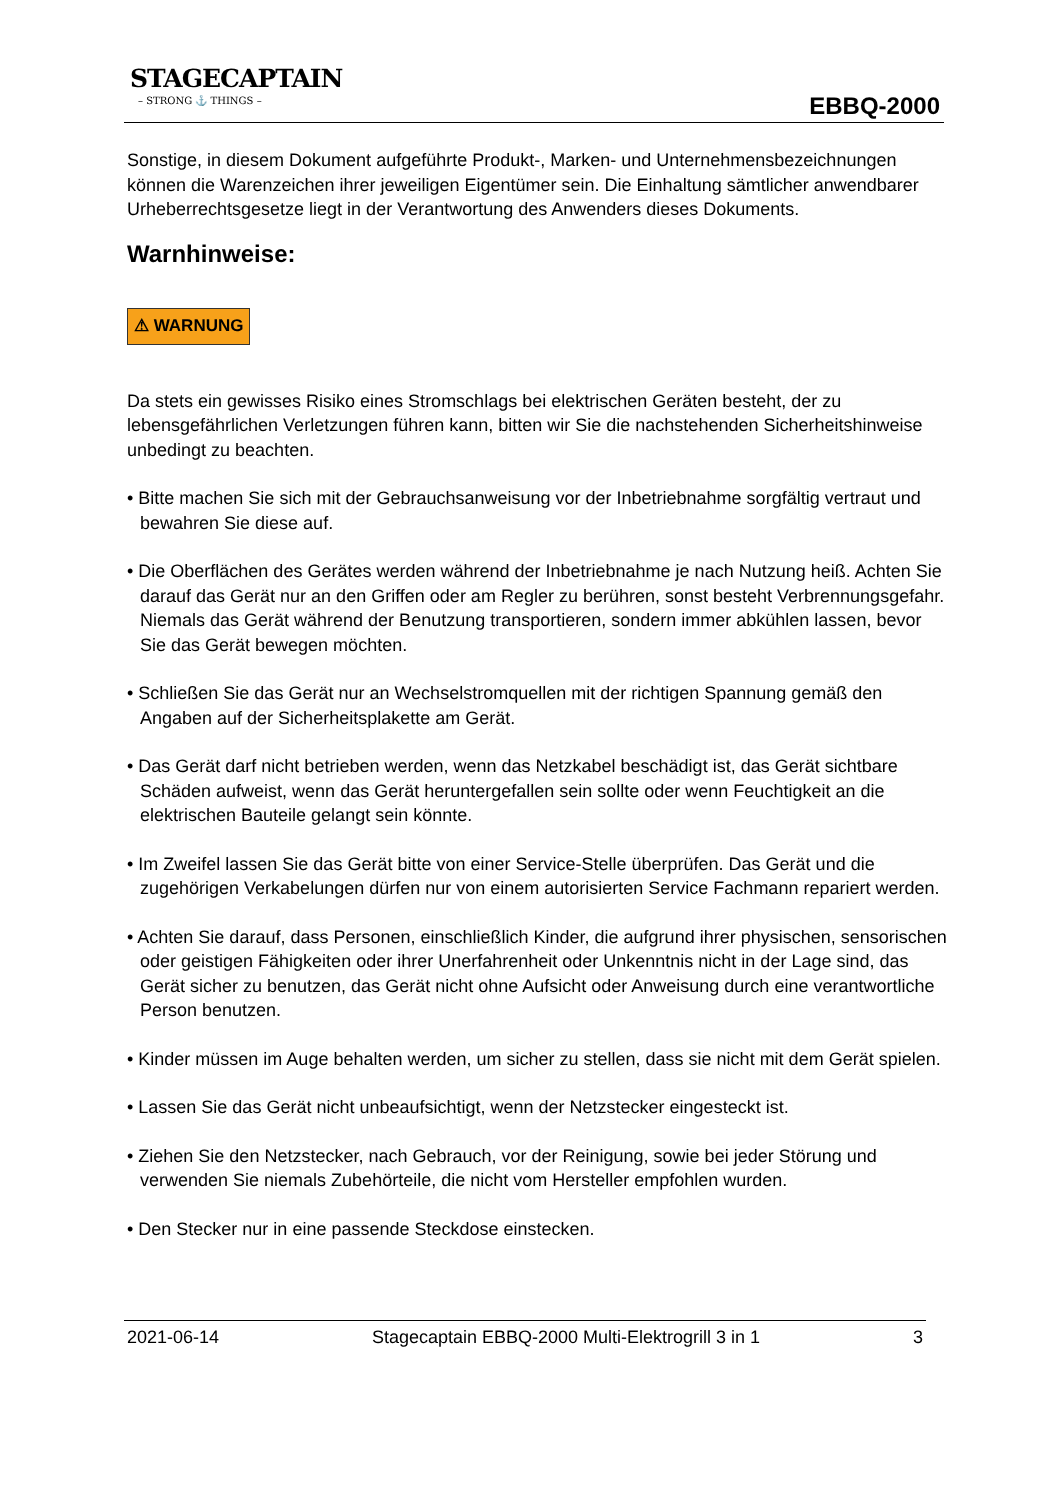STAGECAPTAIN
– STRONG ⚓ THINGS –
EBBQ-2000
Sonstige, in diesem Dokument aufgeführte Produkt-, Marken- und Unternehmensbezeichnungen können die Warenzeichen ihrer jeweiligen Eigentümer sein. Die Einhaltung sämtlicher anwendbarer Urheberrechtsgesetze liegt in der Verantwortung des Anwenders dieses Dokuments.
Warnhinweise:
⚠ WARNUNG
Da stets ein gewisses Risiko eines Stromschlags bei elektrischen Geräten besteht, der zu lebensgefährlichen Verletzungen führen kann, bitten wir Sie die nachstehenden Sicherheitshinweise unbedingt zu beachten.
• Bitte machen Sie sich mit der Gebrauchsanweisung vor der Inbetriebnahme sorgfältig vertraut und bewahren Sie diese auf.
• Die Oberflächen des Gerätes werden während der Inbetriebnahme je nach Nutzung heiß. Achten Sie darauf das Gerät nur an den Griffen oder am Regler zu berühren, sonst besteht Verbrennungsgefahr. Niemals das Gerät während der Benutzung transportieren, sondern immer abkühlen lassen, bevor Sie das Gerät bewegen möchten.
• Schließen Sie das Gerät nur an Wechselstromquellen mit der richtigen Spannung gemäß den Angaben auf der Sicherheitsplakette am Gerät.
• Das Gerät darf nicht betrieben werden, wenn das Netzkabel beschädigt ist, das Gerät sichtbare Schäden aufweist, wenn das Gerät heruntergefallen sein sollte oder wenn Feuchtigkeit an die elektrischen Bauteile gelangt sein könnte.
• Im Zweifel lassen Sie das Gerät bitte von einer Service-Stelle überprüfen. Das Gerät und die zugehörigen Verkabelungen dürfen nur von einem autorisierten Service Fachmann repariert werden.
• Achten Sie darauf, dass Personen, einschließlich Kinder, die aufgrund ihrer physischen, sensorischen oder geistigen Fähigkeiten oder ihrer Unerfahrenheit oder Unkenntnis nicht in der Lage sind, das Gerät sicher zu benutzen, das Gerät nicht ohne Aufsicht oder Anweisung durch eine verantwortliche Person benutzen.
• Kinder müssen im Auge behalten werden, um sicher zu stellen, dass sie nicht mit dem Gerät spielen.
• Lassen Sie das Gerät nicht unbeaufsichtigt, wenn der Netzstecker eingesteckt ist.
• Ziehen Sie den Netzstecker, nach Gebrauch, vor der Reinigung, sowie bei jeder Störung und verwenden Sie niemals Zubehörteile, die nicht vom Hersteller empfohlen wurden.
• Den Stecker nur in eine passende Steckdose einstecken.
2021-06-14 Stagecaptain EBBQ-2000 Multi-Elektrogrill 3 in 1 3